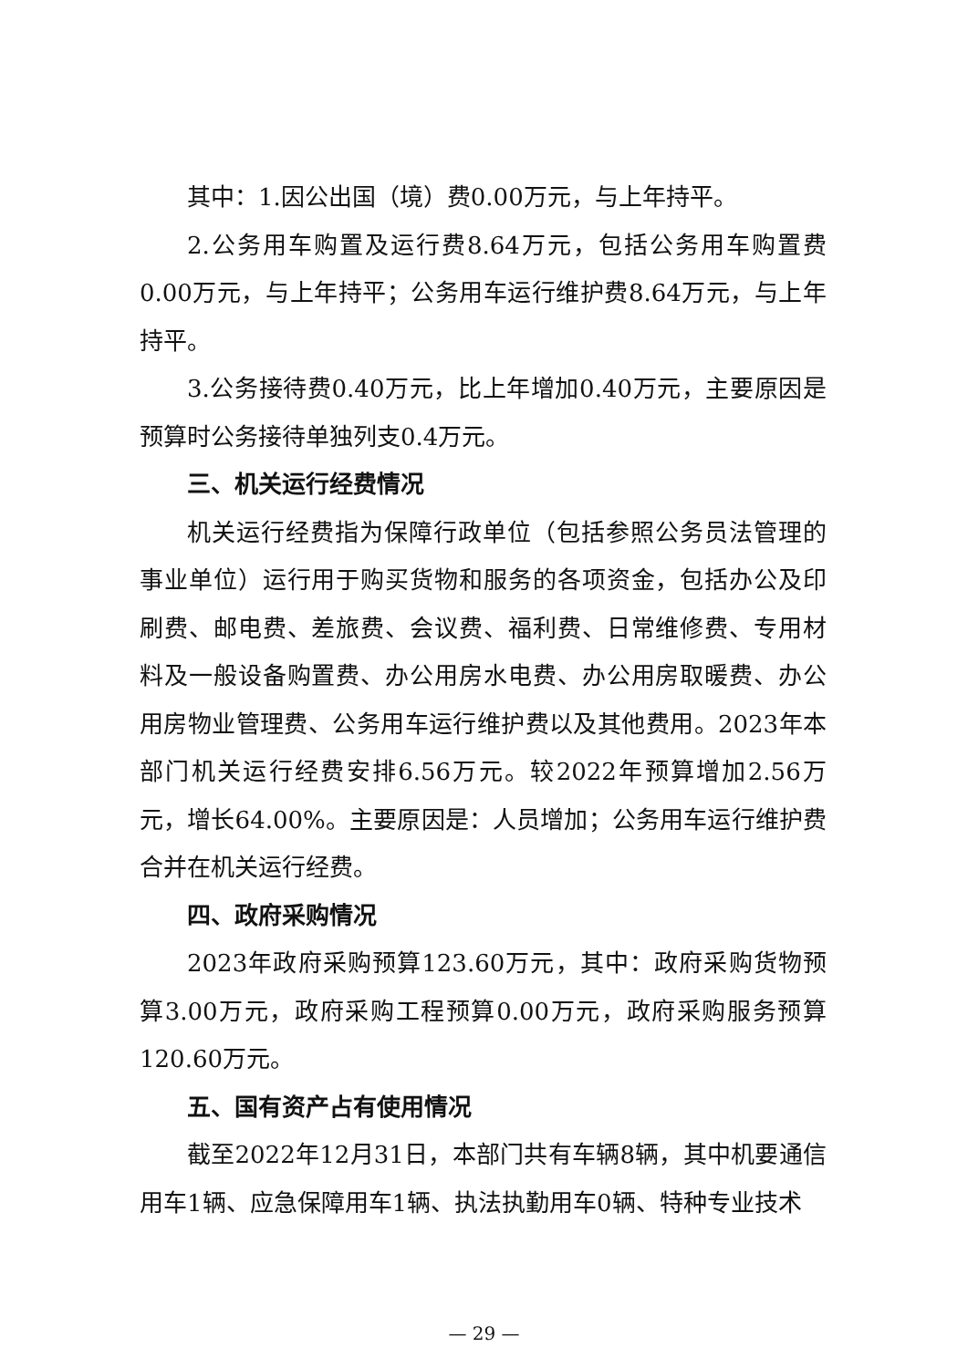其中：1.因公出国（境）费0.00万元，与上年持平。
2.公务用车购置及运行费8.64万元，包括公务用车购置费0.00万元，与上年持平；公务用车运行维护费8.64万元，与上年持平。
3.公务接待费0.40万元，比上年增加0.40万元，主要原因是预算时公务接待单独列支0.4万元。
三、机关运行经费情况
机关运行经费指为保障行政单位（包括参照公务员法管理的事业单位）运行用于购买货物和服务的各项资金，包括办公及印刷费、邮电费、差旅费、会议费、福利费、日常维修费、专用材料及一般设备购置费、办公用房水电费、办公用房取暖费、办公用房物业管理费、公务用车运行维护费以及其他费用。2023年本部门机关运行经费安排6.56万元。较2022年预算增加2.56万元，增长64.00%。主要原因是：人员增加；公务用车运行维护费合并在机关运行经费。
四、政府采购情况
2023年政府采购预算123.60万元，其中：政府采购货物预算3.00万元，政府采购工程预算0.00万元，政府采购服务预算120.60万元。
五、国有资产占有使用情况
截至2022年12月31日，本部门共有车辆8辆，其中机要通信用车1辆、应急保障用车1辆、执法执勤用车0辆、特种专业技术
— 29 —